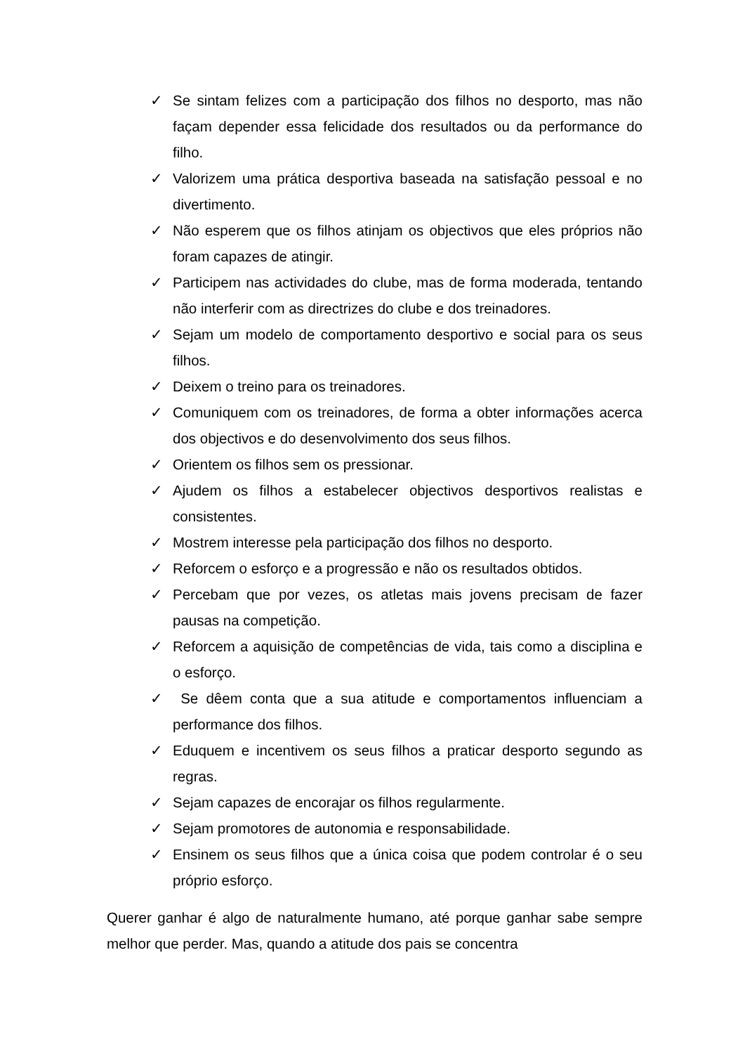✓ Se sintam felizes com a participação dos filhos no desporto, mas não façam depender essa felicidade dos resultados ou da performance do filho.
✓ Valorizem uma prática desportiva baseada na satisfação pessoal e no divertimento.
✓ Não esperem que os filhos atinjam os objectivos que eles próprios não foram capazes de atingir.
✓ Participem nas actividades do clube, mas de forma moderada, tentando não interferir com as directrizes do clube e dos treinadores.
✓ Sejam um modelo de comportamento desportivo e social para os seus filhos.
✓ Deixem o treino para os treinadores.
✓ Comuniquem com os treinadores, de forma a obter informações acerca dos objectivos e do desenvolvimento dos seus filhos.
✓ Orientem os filhos sem os pressionar.
✓ Ajudem os filhos a estabelecer objectivos desportivos realistas e consistentes.
✓ Mostrem interesse pela participação dos filhos no desporto.
✓ Reforcem o esforço e a progressão e não os resultados obtidos.
✓ Percebam que por vezes, os atletas mais jovens precisam de fazer pausas na competição.
✓ Reforcem a aquisição de competências de vida, tais como a disciplina e o esforço.
✓ Se dêem conta que a sua atitude e comportamentos influenciam a performance dos filhos.
✓ Eduquem e incentivem os seus filhos a praticar desporto segundo as regras.
✓ Sejam capazes de encorajar os filhos regularmente.
✓ Sejam promotores de autonomia e responsabilidade.
✓ Ensinem os seus filhos que a única coisa que podem controlar é o seu próprio esforço.
Querer ganhar é algo de naturalmente humano, até porque ganhar sabe sempre melhor que perder. Mas, quando a atitude dos pais se concentra